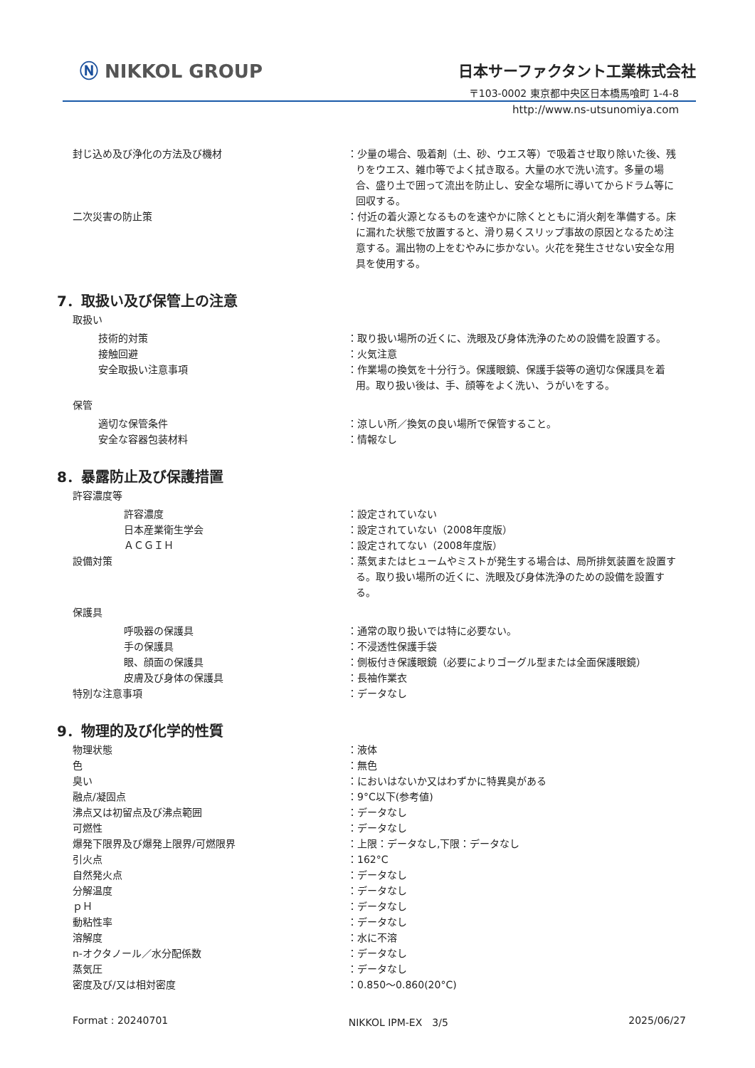Ⓝ NIKKOL GROUP 日本サーファクタント工業株式会社
〒103-0002 東京都中央区日本橋馬喰町 1-4-8
http://www.ns-utsunomiya.com
封じ込め及び浄化の方法及び機材 ：少量の場合、吸着剤（土、砂、ウエス等）で吸着させ取り除いた後、残りをウエス、雑巾等でよく拭き取る。大量の水で洗い流す。多量の場合、盛り土で囲って流出を防止し、安全な場所に導いてからドラム等に回収する。
二次災害の防止策 ：付近の着火源となるものを速やかに除くとともに消火剤を準備する。床に漏れた状態で放置すると、滑り易くスリップ事故の原因となるため注意する。漏出物の上をむやみに歩かない。火花を発生させない安全な用具を使用する。
7．取扱い及び保管上の注意
取扱い
技術的対策 ：取り扱い場所の近くに、洗眼及び身体洗浄のための設備を設置する。
接触回避 ：火気注意
安全取扱い注意事項 ：作業場の換気を十分行う。保護眼鏡、保護手袋等の適切な保護具を着用。取り扱い後は、手、顔等をよく洗い、うがいをする。
保管
適切な保管条件 ：涼しい所／換気の良い場所で保管すること。
安全な容器包装材料 ：情報なし
8．暴露防止及び保護措置
許容濃度等
許容濃度 ：設定されていない
日本産業衛生学会 ：設定されていない（2008年度版）
ＡＣＧＩＨ ：設定されてない（2008年度版）
設備対策 ：蒸気またはヒュームやミストが発生する場合は、局所排気装置を設置する。取り扱い場所の近くに、洗眼及び身体洗浄のための設備を設置する。
保護具
呼吸器の保護具 ：通常の取り扱いでは特に必要ない。
手の保護具 ：不浸透性保護手袋
眼、顔面の保護具 ：側板付き保護眼鏡（必要によりゴーグル型または全面保護眼鏡）
皮膚及び身体の保護具 ：長袖作業衣
特別な注意事項 ：データなし
9．物理的及び化学的性質
物理状態 ：液体
色 ：無色
臭い ：においはないか又はわずかに特異臭がある
融点/凝固点 ：9°C以下(参考値)
沸点又は初留点及び沸点範囲 ：データなし
可燃性 ：データなし
爆発下限界及び爆発上限界/可燃限界 ：上限：データなし,下限：データなし
引火点 ：162°C
自然発火点 ：データなし
分解温度 ：データなし
ｐＨ ：データなし
動粘性率 ：データなし
溶解度 ：水に不溶
n-オクタノール／水分配係数 ：データなし
蒸気圧 ：データなし
密度及び/又は相対密度 ：0.850～0.860(20°C)
Format : 20240701 NIKKOL IPM-EX　3/5 2025/06/27